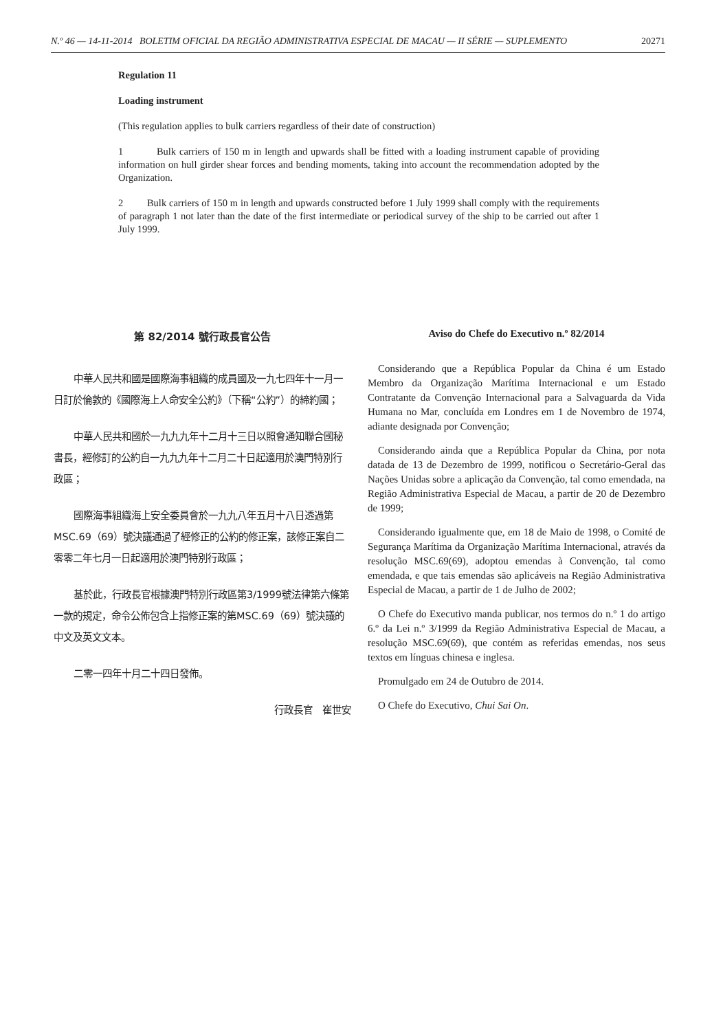N.º 46 — 14-11-2014 BOLETIM OFICIAL DA REGIÃO ADMINISTRATIVA ESPECIAL DE MACAU — II SÉRIE — SUPLEMENTO 20271
Regulation 11
Loading instrument
(This regulation applies to bulk carriers regardless of their date of construction)
1 Bulk carriers of 150 m in length and upwards shall be fitted with a loading instrument capable of providing information on hull girder shear forces and bending moments, taking into account the recommendation adopted by the Organization.
2 Bulk carriers of 150 m in length and upwards constructed before 1 July 1999 shall comply with the requirements of paragraph 1 not later than the date of the first intermediate or periodical survey of the ship to be carried out after 1 July 1999.
第 82/2014 號行政長官公告
中華人民共和國是國際海事組織的成員國及一九七四年十一月一日訂於倫敦的《國際海上人命安全公約》（下稱“公約”）的締約國；
中華人民共和國於一九九九年十二月十三日以照會通知聯合國秘書長，經修訂的公約自一九九九年十二月二十日起適用於澳門特別行政區；
國際海事組織海上安全委員會於一九九八年五月十八日透過第MSC.69（69）號決議通過了經修正的公約的修正案，該修正案自二零零二年七月一日起適用於澳門特別行政區；
基於此，行政長官根據澳門特別行政區第3/1999號法律第六條第一款的規定，命令公佈包含上指修正案的第MSC.69（69）號決議的中文及英文文本。
二零一四年十月二十四日發佈。
行政長官　崔世安
Aviso do Chefe do Executivo n.º 82/2014
Considerando que a República Popular da China é um Estado Membro da Organização Marítima Internacional e um Estado Contratante da Convenção Internacional para a Salvaguarda da Vida Humana no Mar, concluída em Londres em 1 de Novembro de 1974, adiante designada por Convenção;
Considerando ainda que a República Popular da China, por nota datada de 13 de Dezembro de 1999, notificou o Secretário-Geral das Nações Unidas sobre a aplicação da Convenção, tal como emendada, na Região Administrativa Especial de Macau, a partir de 20 de Dezembro de 1999;
Considerando igualmente que, em 18 de Maio de 1998, o Comité de Segurança Marítima da Organização Marítima Internacional, através da resolução MSC.69(69), adoptou emendas à Convenção, tal como emendada, e que tais emendas são aplicáveis na Região Administrativa Especial de Macau, a partir de 1 de Julho de 2002;
O Chefe do Executivo manda publicar, nos termos do n.º 1 do artigo 6.º da Lei n.º 3/1999 da Região Administrativa Especial de Macau, a resolução MSC.69(69), que contém as referidas emendas, nos seus textos em línguas chinesa e inglesa.
Promulgado em 24 de Outubro de 2014.
O Chefe do Executivo, Chui Sai On.